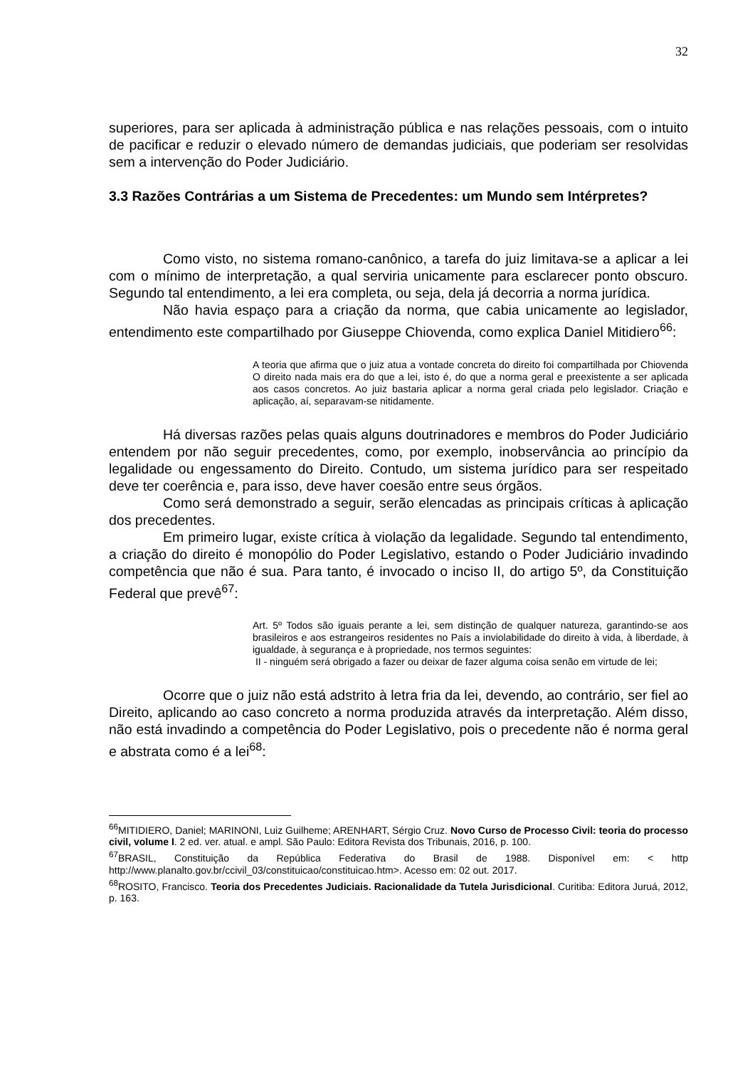32
superiores, para ser aplicada à administração pública e nas relações pessoais, com o intuito de pacificar e reduzir o elevado número de demandas judiciais, que poderiam ser resolvidas sem a intervenção do Poder Judiciário.
3.3 Razões Contrárias a um Sistema de Precedentes: um Mundo sem Intérpretes?
Como visto, no sistema romano-canônico, a tarefa do juiz limitava-se a aplicar a lei com o mínimo de interpretação, a qual serviria unicamente para esclarecer ponto obscuro. Segundo tal entendimento, a lei era completa, ou seja, dela já decorria a norma jurídica.
Não havia espaço para a criação da norma, que cabia unicamente ao legislador, entendimento este compartilhado por Giuseppe Chiovenda, como explica Daniel Mitidiero<sup>66</sup>:
A teoria que afirma que o juiz atua a vontade concreta do direito foi compartilhada por Chiovenda O direito nada mais era do que a lei, isto é, do que a norma geral e preexistente a ser aplicada aos casos concretos. Ao juiz bastaria aplicar a norma geral criada pelo legislador. Criação e aplicação, aí, separavam-se nitidamente.
Há diversas razões pelas quais alguns doutrinadores e membros do Poder Judiciário entendem por não seguir precedentes, como, por exemplo, inobservância ao princípio da legalidade ou engessamento do Direito. Contudo, um sistema jurídico para ser respeitado deve ter coerência e, para isso, deve haver coesão entre seus órgãos.
Como será demonstrado a seguir, serão elencadas as principais críticas à aplicação dos precedentes.
Em primeiro lugar, existe crítica à violação da legalidade. Segundo tal entendimento, a criação do direito é monopólio do Poder Legislativo, estando o Poder Judiciário invadindo competência que não é sua. Para tanto, é invocado o inciso II, do artigo 5º, da Constituição Federal que prevê<sup>67</sup>:
Art. 5º Todos são iguais perante a lei, sem distinção de qualquer natureza, garantindo-se aos brasileiros e aos estrangeiros residentes no País a inviolabilidade do direito à vida, à liberdade, à igualdade, à segurança e à propriedade, nos termos seguintes:
II - ninguém será obrigado a fazer ou deixar de fazer alguma coisa senão em virtude de lei;
Ocorre que o juiz não está adstrito à letra fria da lei, devendo, ao contrário, ser fiel ao Direito, aplicando ao caso concreto a norma produzida através da interpretação. Além disso, não está invadindo a competência do Poder Legislativo, pois o precedente não é norma geral e abstrata como é a lei<sup>68</sup>:
<sup>66</sup> MITIDIERO, Daniel; MARINONI, Luiz Guilheme; ARENHART, Sérgio Cruz. Novo Curso de Processo Civil: teoria do processo civil, volume I. 2 ed. ver. atual. e ampl. São Paulo: Editora Revista dos Tribunais, 2016, p. 100.
<sup>67</sup>BRASIL, Constituição da República Federativa do Brasil de 1988. Disponível em: < http http://www.planalto.gov.br/ccivil_03/constituicao/constituicao.htm>. Acesso em: 02 out. 2017.
<sup>68</sup> ROSITO, Francisco. Teoria dos Precedentes Judiciais. Racionalidade da Tutela Jurisdicional. Curitiba: Editora Juruá, 2012, p. 163.